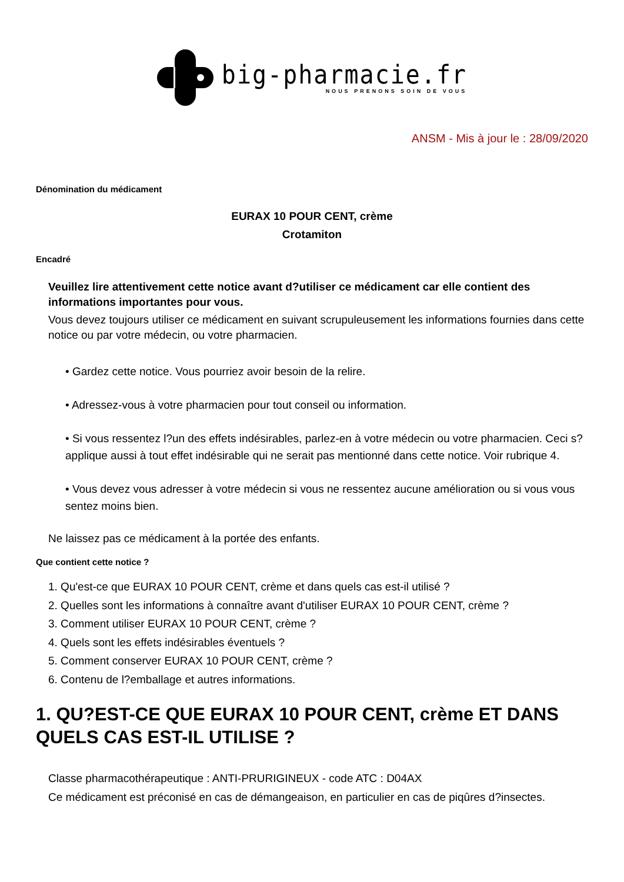big-pharmacie.fr
NOUS PRENONS SOIN DE VOUS
ANSM - Mis à jour le : 28/09/2020
Dénomination du médicament
EURAX 10 POUR CENT, crème
Crotamiton
Encadré
Veuillez lire attentivement cette notice avant d?utiliser ce médicament car elle contient des informations importantes pour vous.
Vous devez toujours utiliser ce médicament en suivant scrupuleusement les informations fournies dans cette notice ou par votre médecin, ou votre pharmacien.
• Gardez cette notice. Vous pourriez avoir besoin de la relire.
• Adressez-vous à votre pharmacien pour tout conseil ou information.
• Si vous ressentez l?un des effets indésirables, parlez-en à votre médecin ou votre pharmacien. Ceci s?applique aussi à tout effet indésirable qui ne serait pas mentionné dans cette notice. Voir rubrique 4.
• Vous devez vous adresser à votre médecin si vous ne ressentez aucune amélioration ou si vous vous sentez moins bien.
Ne laissez pas ce médicament à la portée des enfants.
Que contient cette notice ?
1. Qu'est-ce que EURAX 10 POUR CENT, crème et dans quels cas est-il utilisé ?
2. Quelles sont les informations à connaître avant d'utiliser EURAX 10 POUR CENT, crème ?
3. Comment utiliser EURAX 10 POUR CENT, crème ?
4. Quels sont les effets indésirables éventuels ?
5. Comment conserver EURAX 10 POUR CENT, crème ?
6. Contenu de l?emballage et autres informations.
1. QU?EST-CE QUE EURAX 10 POUR CENT, crème ET DANS QUELS CAS EST-IL UTILISE ?
Classe pharmacothérapeutique : ANTI-PRURIGINEUX - code ATC : D04AX
Ce médicament est préconisé en cas de démangeaison, en particulier en cas de piqûres d?insectes.